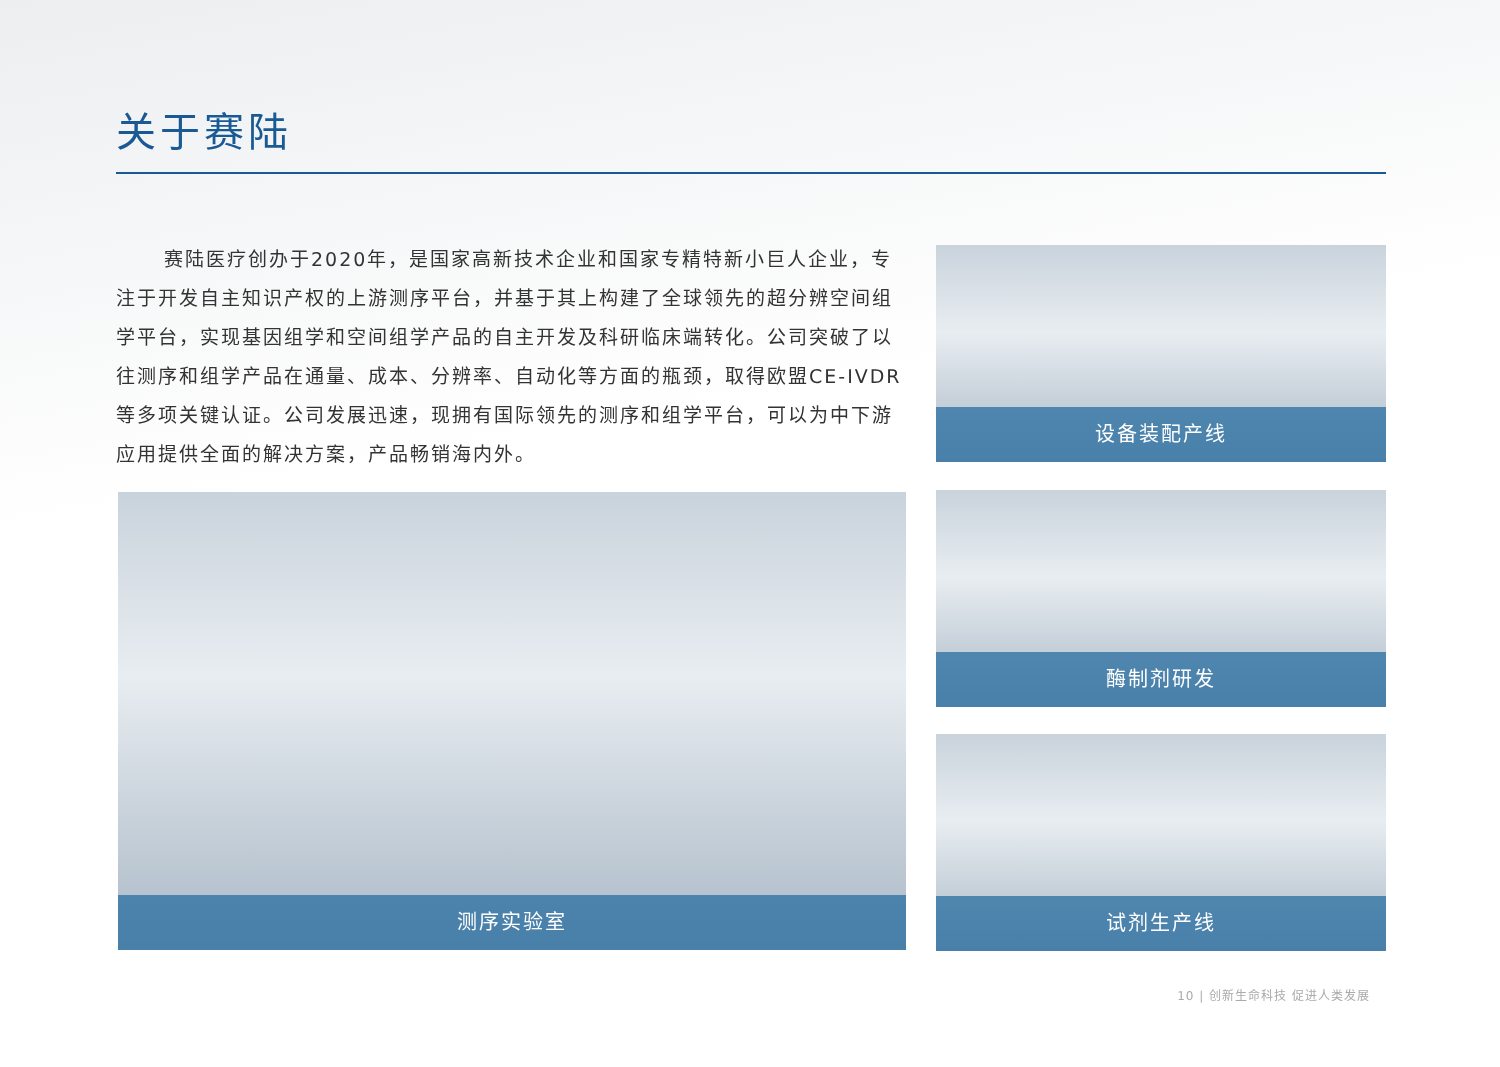关于赛陆
赛陆医疗创办于2020年，是国家高新技术企业和国家专精特新小巨人企业，专注于开发自主知识产权的上游测序平台，并基于其上构建了全球领先的超分辨空间组学平台，实现基因组学和空间组学产品的自主开发及科研临床端转化。公司突破了以往测序和组学产品在通量、成本、分辨率、自动化等方面的瓶颈，取得欧盟CE-IVDR等多项关键认证。公司发展迅速，现拥有国际领先的测序和组学平台，可以为中下游应用提供全面的解决方案，产品畅销海内外。
设备装配产线
测序实验室 酶制剂研发
试剂生产线
10 | 创新生命科技 促进人类发展